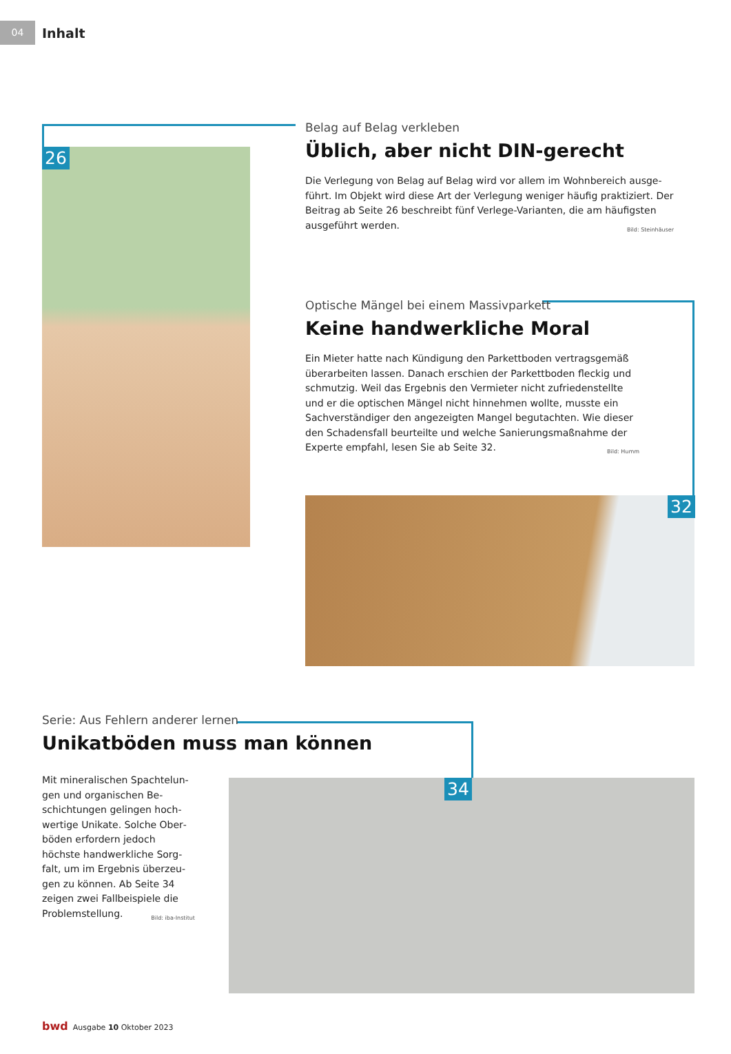04
Inhalt
26
Belag auf Belag verkleben
Üblich, aber nicht DIN-gerecht
Die Verlegung von Belag auf Belag wird vor allem im Wohnbereich ausge­führt. Im Objekt wird diese Art der Verlegung weniger häufig praktiziert. Der Beitrag ab Seite 26 beschreibt fünf Verlege-Varianten, die am häufigsten aus­geführt werden. Bild: Steinhäuser
Optische Mängel bei einem Massivparkett
Keine handwerkliche Moral
Ein Mieter hatte nach Kündigung den Parkettboden vertragsgemäß überarbeiten lassen. Danach erschien der Parkettboden fleckig und schmutzig. Weil das Ergebnis den Vermieter nicht zufriedenstellte und er die optischen Mängel nicht hinnehmen wollte, musste ein Sachverständiger den angezeigten Mangel begutachten. Wie dieser den Schadensfall beurteilte und welche Sanierungsmaßnahme der Experte empfahl, lesen Sie ab Seite 32. Bild: Humm
32
Serie: Aus Fehlern anderer lernen
Unikatböden muss man können
Mit mineralischen Spachtelun­gen und organischen Be­schichtungen gelingen hoch­wertige Unikate. Solche Ober­böden erfordern jedoch höchste handwerkliche Sorg­falt, um im Ergebnis überzeu­gen zu können. Ab Seite 34 zeigen zwei Fallbeispiele die Problemstellung. Bild: iba-Institut
34
bwd Ausgabe 10 Oktober 2023